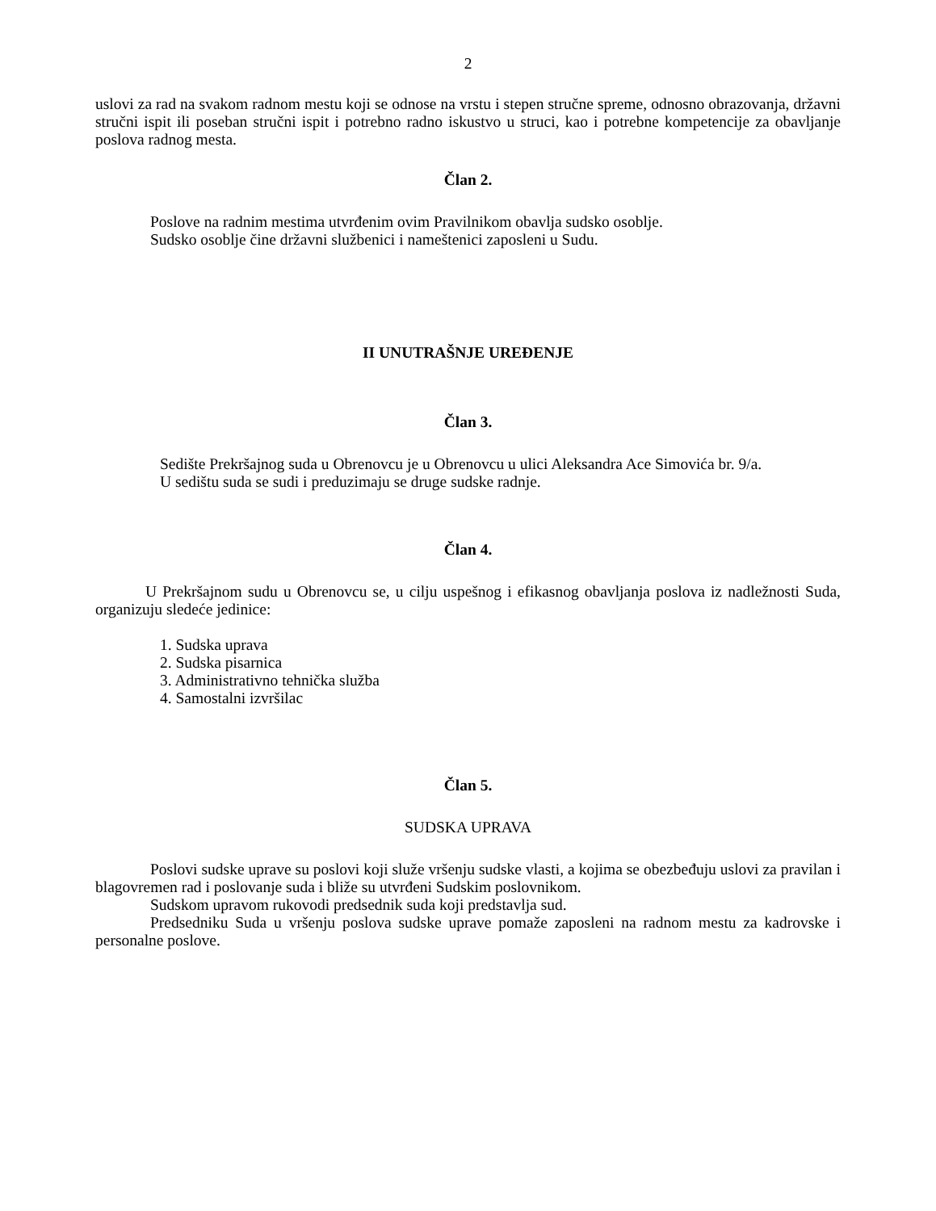2
uslovi za rad na svakom radnom mestu koji se odnose na vrstu i stepen stručne spreme, odnosno obrazovanja, državni stručni ispit ili poseban stručni ispit i potrebno radno iskustvo u struci, kao i potrebne kompetencije za obavljanje poslova radnog mesta.
Član 2.
Poslove na radnim mestima utvrđenim ovim Pravilnikom obavlja sudsko osoblje.
Sudsko osoblje čine državni službenici i nameštenici zaposleni u Sudu.
II UNUTRAŠNJE UREĐENJE
Član 3.
Sedište Prekršajnog suda u Obrenovcu je u Obrenovcu u ulici Aleksandra Ace Simovića br. 9/a.
U sedištu suda se sudi i preduzimaju se druge sudske radnje.
Član 4.
U Prekršajnom sudu u Obrenovcu se, u cilju uspešnog i efikasnog obavljanja poslova iz nadležnosti Suda, organizuju sledeće jedinice:
1. Sudska uprava
2. Sudska pisarnica
3. Administrativno tehnička služba
4. Samostalni izvršilac
Član 5.
SUDSKA UPRAVA
Poslovi sudske uprave su poslovi koji služe vršenju sudske vlasti, a kojima se obezbeđuju uslovi za pravilan i blagovremen rad i poslovanje suda i bliže su utvrđeni Sudskim poslovnikom.
Sudskom upravom rukovodi predsednik suda koji predstavlja sud.
Predsedniku Suda u vršenju poslova sudske uprave pomaže zaposleni na radnom mestu za kadrovske i personalne poslove.